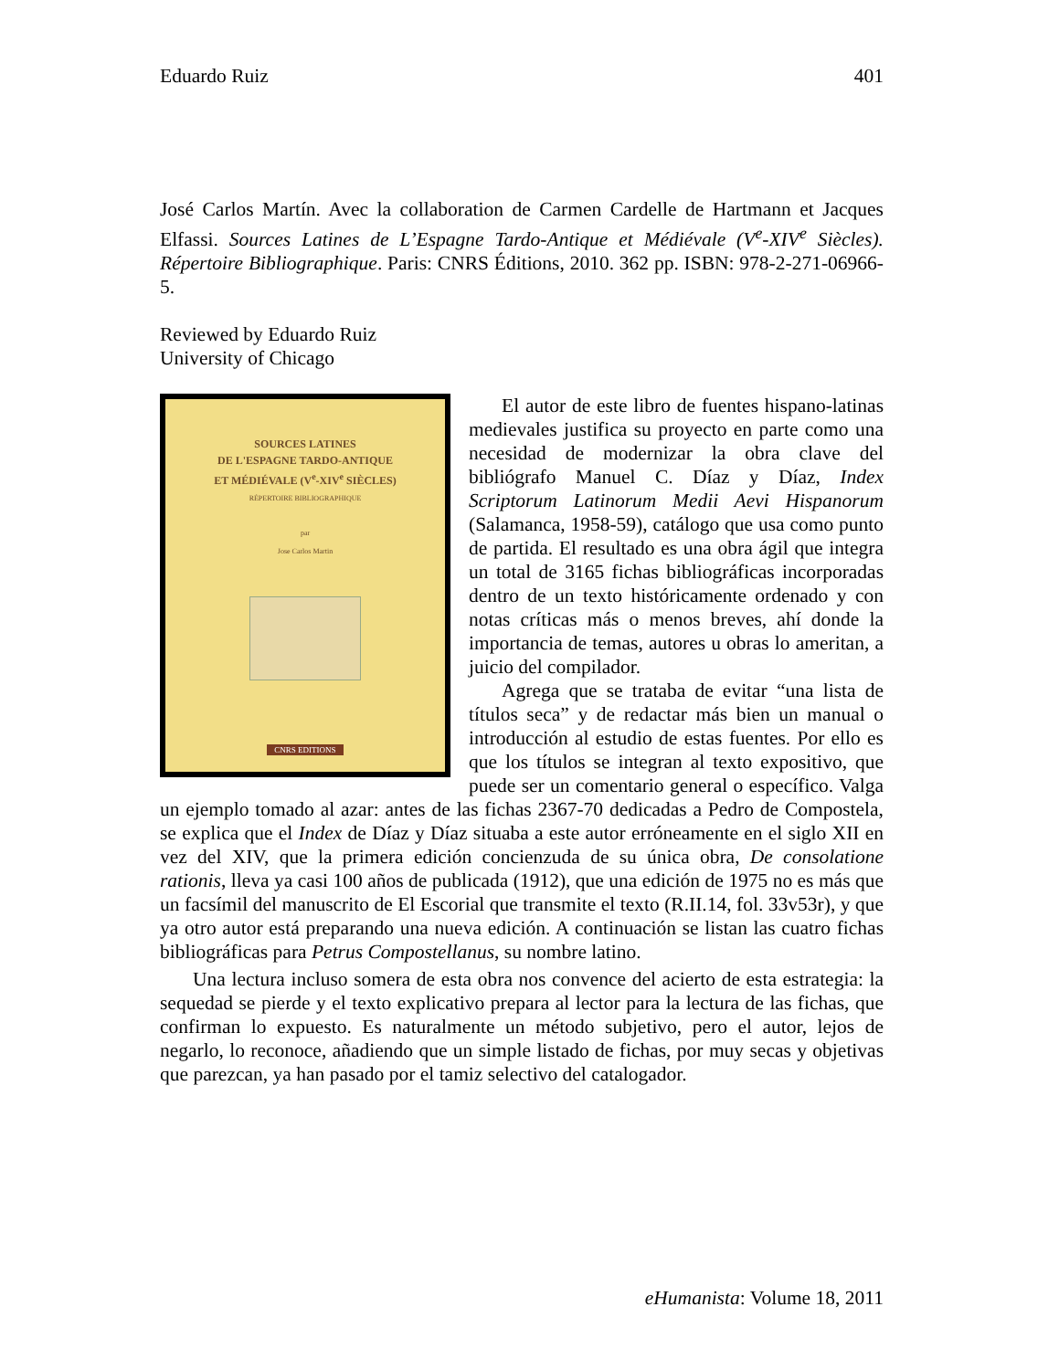Eduardo Ruiz 401
José Carlos Martín. Avec la collaboration de Carmen Cardelle de Hartmann et Jacques Elfassi. Sources Latines de L’Espagne Tardo-Antique et Médiévale (V<sup>e</sup>-XIV<sup>e</sup> Siècles). Répertoire Bibliographique. Paris: CNRS Éditions, 2010. 362 pp. ISBN: 978-2-271-06966-5.
Reviewed by Eduardo Ruiz
University of Chicago
SOURCES LATINES
DE L'ESPAGNE TARDO-ANTIQUE
ET MÉDIÉVALE (V<sup>e</sup>-XIV<sup>e</sup> SIÈCLES)
RÉPERTOIRE BIBLIOGRAPHIQUE
par
Jose Carlos Martin
CNRS EDITIONS
El autor de este libro de fuentes hispano-latinas medievales justifica su proyecto en parte como una necesidad de modernizar la obra clave del bibliógrafo Manuel C. Díaz y Díaz, Index Scriptorum Latinorum Medii Aevi Hispanorum (Salamanca, 1958-59), catálogo que usa como punto de partida. El resultado es una obra ágil que integra un total de 3165 fichas bibliográficas incorporadas dentro de un texto históricamente ordenado y con notas críticas más o menos breves, ahí donde la importancia de temas, autores u obras lo ameritan, a juicio del compilador.
Agrega que se trataba de evitar “una lista de títulos seca” y de redactar más bien un manual o introducción al estudio de estas fuentes. Por ello es que los títulos se integran al texto expositivo, que puede ser un comentario general o específico. Valga un ejemplo tomado al azar: antes de las fichas 2367-70 dedicadas a Pedro de Compostela, se explica que el Index de Díaz y Díaz situaba a este autor erróneamente en el siglo XII en vez del XIV, que la primera edición concienzuda de su única obra, De consolatione rationis, lleva ya casi 100 años de publicada (1912), que una edición de 1975 no es más que un facsímil del manuscrito de El Escorial que transmite el texto (R.II.14, fol. 33v53r), y que ya otro autor está preparando una nueva edición. A continuación se listan las cuatro fichas bibliográficas para Petrus Compostellanus, su nombre latino.
Una lectura incluso somera de esta obra nos convence del acierto de esta estrategia: la sequedad se pierde y el texto explicativo prepara al lector para la lectura de las fichas, que confirman lo expuesto. Es naturalmente un método subjetivo, pero el autor, lejos de negarlo, lo reconoce, añadiendo que un simple listado de fichas, por muy secas y objetivas que parezcan, ya han pasado por el tamiz selectivo del catalogador.
eHumanista: Volume 18, 2011